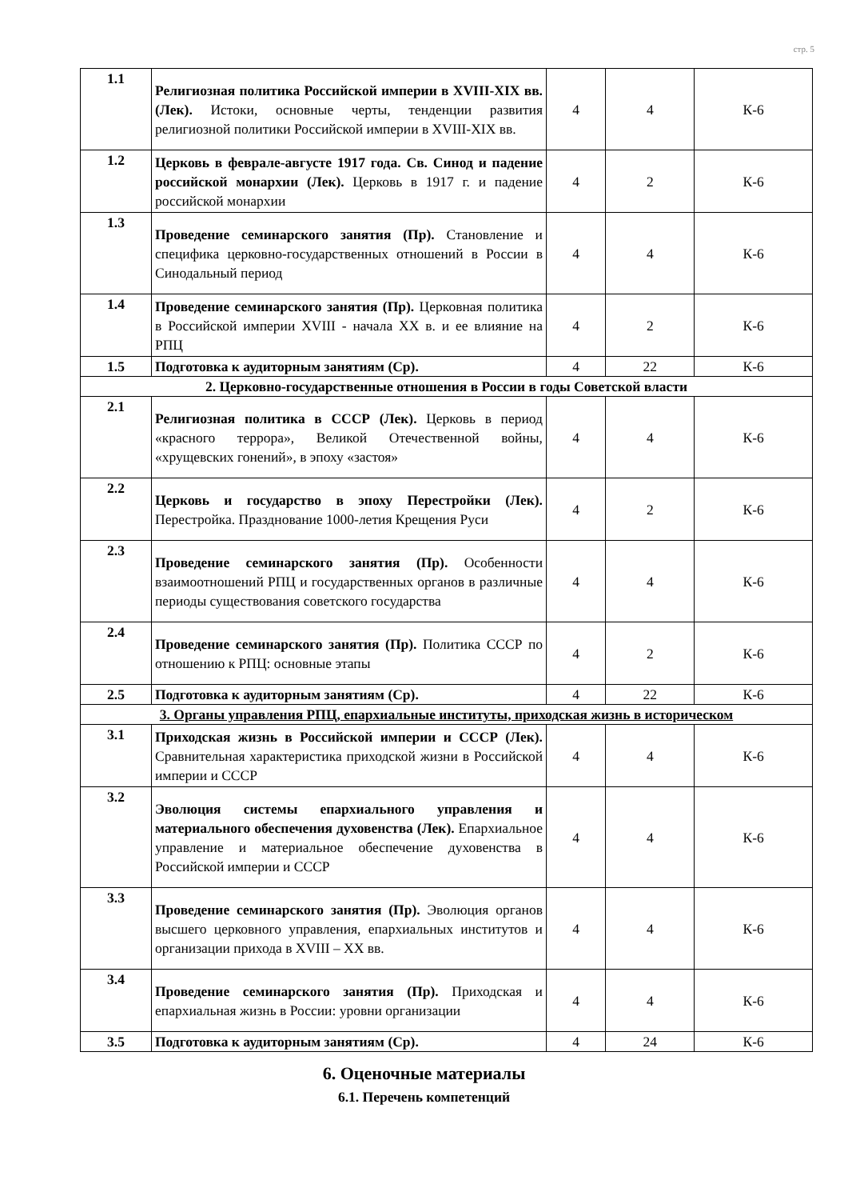стр. 5
| 1.1 | Религиозная политика Российской империи в XVIII-XIX вв. (Лек). Истоки, основные черты, тенденции развития религиозной политики Российской империи в XVIII-XIX вв. | 4 | 4 | К-6 |
| 1.2 | Церковь в феврале-августе 1917 года. Св. Синод и падение российской монархии (Лек). Церковь в 1917 г. и падение российской монархии | 4 | 2 | К-6 |
| 1.3 | Проведение семинарского занятия (Пр). Становление и специфика церковно-государственных отношений в России в Синодальный период | 4 | 4 | К-6 |
| 1.4 | Проведение семинарского занятия (Пр). Церковная политика в Российской империи XVIII - начала XX в. и ее влияние на РПЦ | 4 | 2 | К-6 |
| 1.5 | Подготовка к аудиторным занятиям (Ср). | 4 | 22 | К-6 |
| 2. Церковно-государственные отношения в России в годы Советской власти | | | | |
| 2.1 | Религиозная политика в СССР (Лек). Церковь в период «красного террора», Великой Отечественной войны, «хрущевских гонений», в эпоху «застоя» | 4 | 4 | К-6 |
| 2.2 | Церковь и государство в эпоху Перестройки (Лек). Перестройка. Празднование 1000-летия Крещения Руси | 4 | 2 | К-6 |
| 2.3 | Проведение семинарского занятия (Пр). Особенности взаимоотношений РПЦ и государственных органов в различные периоды существования советского государства | 4 | 4 | К-6 |
| 2.4 | Проведение семинарского занятия (Пр). Политика СССР по отношению к РПЦ: основные этапы | 4 | 2 | К-6 |
| 2.5 | Подготовка к аудиторным занятиям (Ср). | 4 | 22 | К-6 |
| 3. Органы управления РПЦ, епархиальные институты, приходская жизнь в историческом | | | | |
| 3.1 | Приходская жизнь в Российской империи и СССР (Лек). Сравнительная характеристика приходской жизни в Российской империи и СССР | 4 | 4 | К-6 |
| 3.2 | Эволюция системы епархиального управления и материального обеспечения духовенства (Лек). Епархиальное управление и материальное обеспечение духовенства в Российской империи и СССР | 4 | 4 | К-6 |
| 3.3 | Проведение семинарского занятия (Пр). Эволюция органов высшего церковного управления, епархиальных институтов и организации прихода в XVIII – XX вв. | 4 | 4 | К-6 |
| 3.4 | Проведение семинарского занятия (Пр). Приходская и епархиальная жизнь в России: уровни организации | 4 | 4 | К-6 |
| 3.5 | Подготовка к аудиторным занятиям (Ср). | 4 | 24 | К-6 |
6. Оценочные материалы
6.1. Перечень компетенций